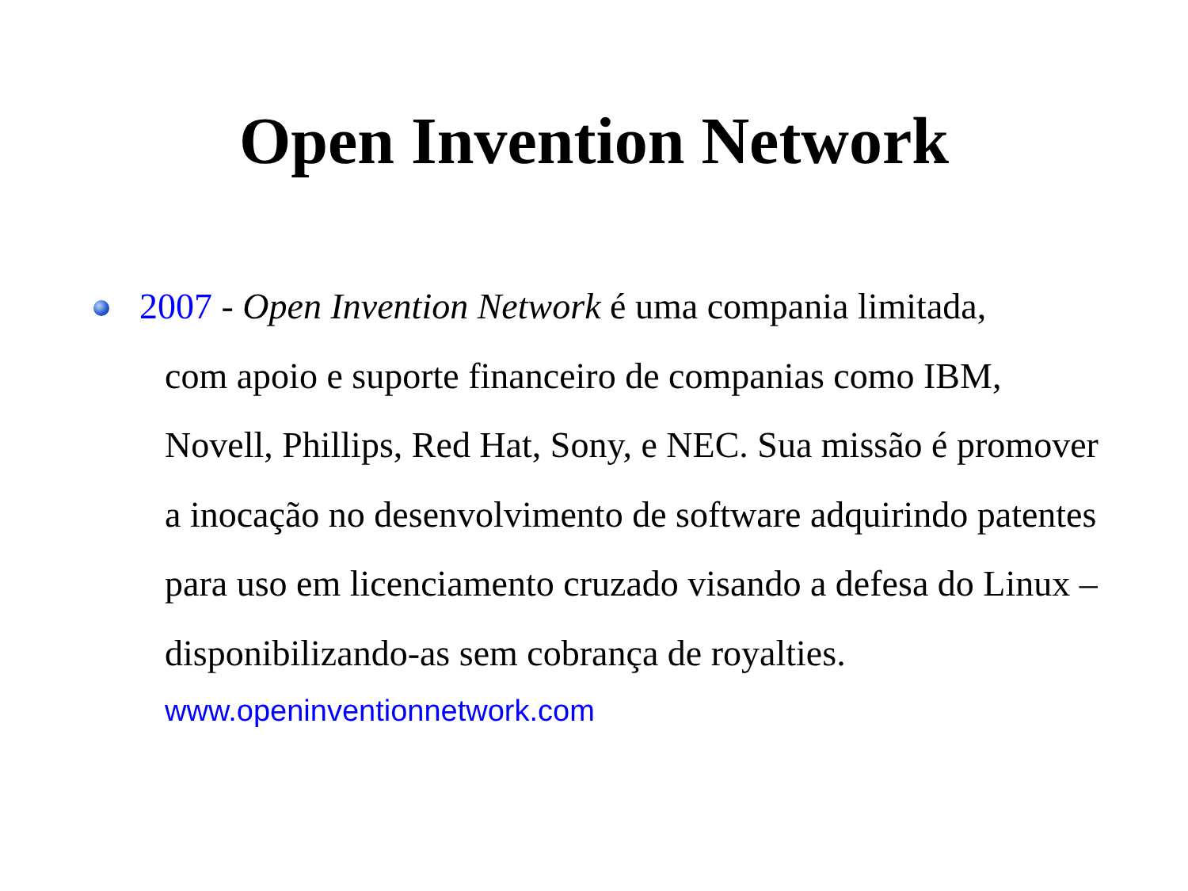Open Invention Network
2007 - Open Invention Network é uma compania limitada,
com apoio e suporte financeiro de companias como IBM, Novell, Phillips, Red Hat, Sony, e NEC. Sua missão é promover a inocação no desenvolvimento de software adquirindo patentes para uso em licenciamento cruzado visando a defesa do Linux – disponibilizando-as sem cobrança de royalties.
www.openinventionnetwork.com